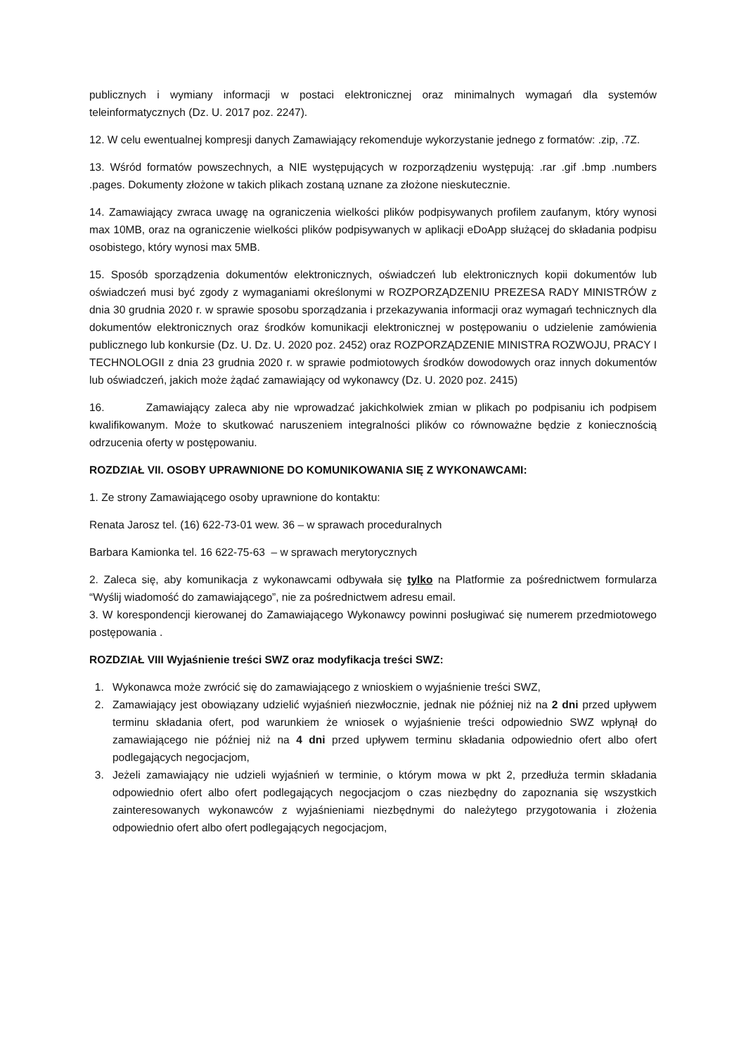publicznych i wymiany informacji w postaci elektronicznej oraz minimalnych wymagań dla systemów teleinformatycznych (Dz. U. 2017 poz. 2247).
12. W celu ewentualnej kompresji danych Zamawiający rekomenduje wykorzystanie jednego z formatów: .zip, .7Z.
13. Wśród formatów powszechnych, a NIE występujących w rozporządzeniu występują: .rar .gif .bmp .numbers .pages. Dokumenty złożone w takich plikach zostaną uznane za złożone nieskutecznie.
14. Zamawiający zwraca uwagę na ograniczenia wielkości plików podpisywanych profilem zaufanym, który wynosi max 10MB, oraz na ograniczenie wielkości plików podpisywanych w aplikacji eDoApp służącej do składania podpisu osobistego, który wynosi max 5MB.
15. Sposób sporządzenia dokumentów elektronicznych, oświadczeń lub elektronicznych kopii dokumentów lub oświadczeń musi być zgody z wymaganiami określonymi w ROZPORZĄDZENIU PREZESA RADY MINISTRÓW z dnia 30 grudnia 2020 r. w sprawie sposobu sporządzania i przekazywania informacji oraz wymagań technicznych dla dokumentów elektronicznych oraz środków komunikacji elektronicznej w postępowaniu o udzielenie zamówienia publicznego lub konkursie (Dz. U. Dz. U. 2020 poz. 2452) oraz ROZPORZĄDZENIE MINISTRA ROZWOJU, PRACY I TECHNOLOGII z dnia 23 grudnia 2020 r. w sprawie podmiotowych środków dowodowych oraz innych dokumentów lub oświadczeń, jakich może żądać zamawiający od wykonawcy (Dz. U. 2020 poz. 2415)
16. Zamawiający zaleca aby nie wprowadzać jakichkolwiek zmian w plikach po podpisaniu ich podpisem kwalifikowanym. Może to skutkować naruszeniem integralności plików co równoważne będzie z koniecznością odrzucenia oferty w postępowaniu.
ROZDZIAŁ VII. OSOBY UPRAWNIONE DO KOMUNIKOWANIA SIĘ Z WYKONAWCAMI:
1. Ze strony Zamawiającego osoby uprawnione do kontaktu:
Renata Jarosz tel. (16) 622-73-01 wew. 36 – w sprawach proceduralnych
Barbara Kamionka tel. 16 622-75-63 – w sprawach merytorycznych
2. Zaleca się, aby komunikacja z wykonawcami odbywała się tylko na Platformie za pośrednictwem formularza “Wyślij wiadomość do zamawiającego”, nie za pośrednictwem adresu email.
3. W korespondencji kierowanej do Zamawiającego Wykonawcy powinni posługiwać się numerem przedmiotowego postępowania .
ROZDZIAŁ VIII Wyjaśnienie treści SWZ oraz modyfikacja treści SWZ:
1. Wykonawca może zwrócić się do zamawiającego z wnioskiem o wyjaśnienie treści SWZ,
2. Zamawiający jest obowiązany udzielić wyjaśnień niezwłocznie, jednak nie później niż na 2 dni przed upływem terminu składania ofert, pod warunkiem że wniosek o wyjaśnienie treści odpowiednio SWZ wpłynął do zamawiającego nie później niż na 4 dni przed upływem terminu składania odpowiednio ofert albo ofert podlegających negocjacjom,
3. Jeżeli zamawiający nie udzieli wyjaśnień w terminie, o którym mowa w pkt 2, przedłuża termin składania odpowiednio ofert albo ofert podlegających negocjacjom o czas niezbędny do zapoznania się wszystkich zainteresowanych wykonawców z wyjaśnieniami niezbędnymi do należytego przygotowania i złożenia odpowiednio ofert albo ofert podlegających negocjacjom,